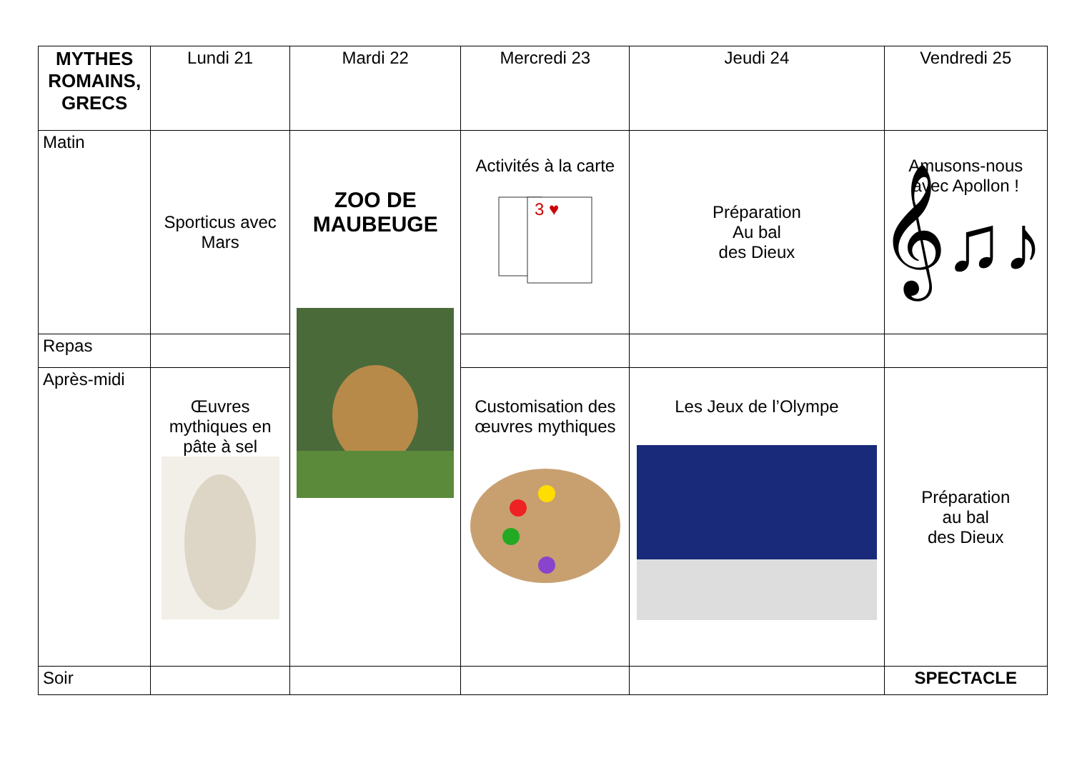| MYTHES ROMAINS, GRECS | Lundi 21 | Mardi 22 | Mercredi 23 | Jeudi 24 | Vendredi 25 |
| --- | --- | --- | --- | --- | --- |
| Matin | Sporticus avec Mars | ZOO DE MAUBEUGE | Activités à la carte 3 ♥ | Préparation Au bal des Dieux | Amusons-nous avec Apollon ! 𝄞♫♪ |
| Repas | | | | | |
| Après-midi | Œuvres mythiques en pâte à sel | | Customisation des œuvres mythiques | Les Jeux de l’Olympe | Préparation au bal des Dieux |
| Soir | | | | | SPECTACLE |